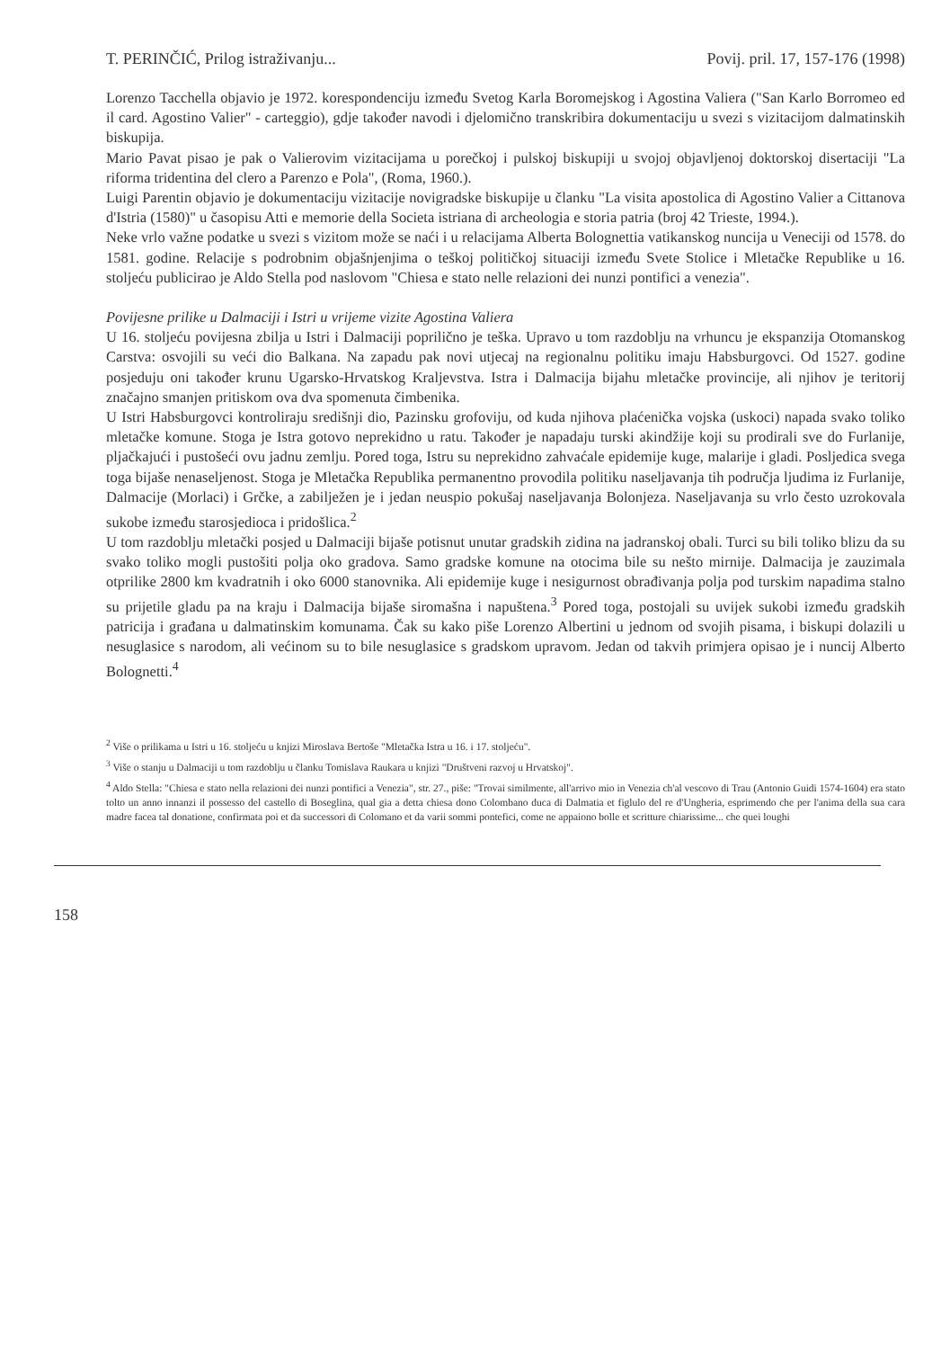T. PERINČIĆ, Prilog istraživanju... Povij. pril. 17, 157-176 (1998)
Lorenzo Tacchella objavio je 1972. korespondenciju između Svetog Karla Boromejskog i Agostina Valiera ("San Karlo Borromeo ed il card. Agostino Valier" - carteggio), gdje također navodi i djelomično transkribira dokumentaciju u svezi s vizitacijom dalmatinskih biskupija.
Mario Pavat pisao je pak o Valierovim vizitacijama u porečkoj i pulskoj biskupiji u svojoj objavljenoj doktorskoj disertaciji "La riforma tridentina del clero a Parenzo e Pola", (Roma, 1960.).
Luigi Parentin objavio je dokumentaciju vizitacije novigradske biskupije u članku "La visita apostolica di Agostino Valier a Cittanova d'Istria (1580)" u časopisu Atti e memorie della Societa istriana di archeologia e storia patria (broj 42 Trieste, 1994.).
Neke vrlo važne podatke u svezi s vizitom može se naći i u relacijama Alberta Bolognettia vatikanskog nuncija u Veneciji od 1578. do 1581. godine. Relacije s podrobnim objašnjenjima o teškoj političkoj situaciji između Svete Stolice i Mletačke Republike u 16. stoljeću publicirao je Aldo Stella pod naslovom "Chiesa e stato nelle relazioni dei nunzi pontifici a venezia".
Povijesne prilike u Dalmaciji i Istri u vrijeme vizite Agostina Valiera
U 16. stoljeću povijesna zbilja u Istri i Dalmaciji poprilično je teška. Upravo u tom razdoblju na vrhuncu je ekspanzija Otomanskog Carstva: osvojili su veći dio Balkana. Na zapadu pak novi utjecaj na regionalnu politiku imaju Habsburgovci. Od 1527. godine posjeduju oni također krunu Ugarsko-Hrvatskog Kraljevstva. Istra i Dalmacija bijahu mletačke provincije, ali njihov je teritorij značajno smanjen pritiskom ova dva spomenuta čimbenika.
U Istri Habsburgovci kontroliraju središnji dio, Pazinsku grofoviju, od kuda njihova plaćenička vojska (uskoci) napada svako toliko mletačke komune. Stoga je Istra gotovo neprekidno u ratu. Također je napadaju turski akindžije koji su prodirali sve do Furlanije, pljačkajući i pustošeći ovu jadnu zemlju. Pored toga, Istru su neprekidno zahvaćale epidemije kuge, malarije i gladi. Posljedica svega toga bijaše nenaseljenost. Stoga je Mletačka Republika permanentno provodila politiku naseljavanja tih područja ljudima iz Furlanije, Dalmacije (Morlaci) i Grčke, a zabilježen je i jedan neuspio pokušaj naseljavanja Bolonjeza. Naseljavanja su vrlo često uzrokovala sukobe između starosjedioca i pridošlica.<sup>2</sup>
U tom razdoblju mletački posjed u Dalmaciji bijaše potisnut unutar gradskih zidina na jadranskoj obali. Turci su bili toliko blizu da su svako toliko mogli pustošiti polja oko gradova. Samo gradske komune na otocima bile su nešto mirnije. Dalmacija je zauzimala otprilike 2800 km kvadratnih i oko 6000 stanovnika. Ali epidemije kuge i nesigurnost obrađivanja polja pod turskim napadima stalno su prijetile gladu pa na kraju i Dalmacija bijaše siromašna i napuštena.<sup>3</sup> Pored toga, postojali su uvijek sukobi između gradskih patricija i građana u dalmatinskim komunama. Čak su kako piše Lorenzo Albertini u jednom od svojih pisama, i biskupi dolazili u nesuglasice s narodom, ali većinom su to bile nesuglasice s gradskom upravom. Jedan od takvih primjera opisao je i nuncij Alberto Bolognetti.<sup>4</sup>
<sup>2</sup> Više o prilikama u Istri u 16. stoljeću u knjizi Miroslava Bertoše "Mletačka Istra u 16. i 17. stoljeću".
<sup>3</sup> Više o stanju u Dalmaciji u tom razdoblju u članku Tomislava Raukara u knjizi "Društveni razvoj u Hrvatskoj".
<sup>4</sup> Aldo Stella: "Chiesa e stato nella relazioni dei nunzi pontifici a Venezia", str. 27., piše: "Trovai similmente, all'arrivo mio in Venezia ch'al vescovo di Trau (Antonio Guidi 1574-1604) era stato tolto un anno innanzi il possesso del castello di Boseglina, qual gia a detta chiesa dono Colombano duca di Dalmatia et figlulo del re d'Ungheria, esprimendo che per l'anima della sua cara madre facea tal donatione, confirmata poi et da successori di Colomano et da varii sommi pontefici, come ne appaiono bolle et scritture chiarissime... che quei loughi
158